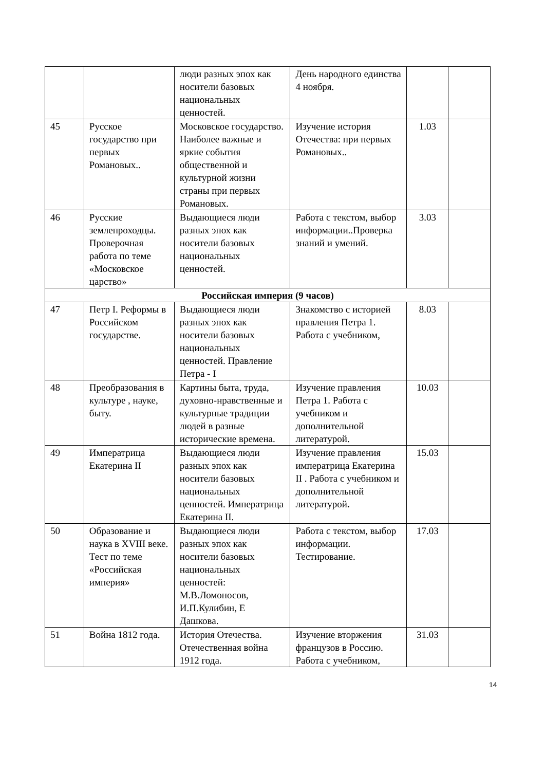| | | люди разных эпох как носители базовых национальных ценностей. | День народного единства 4 ноября. | | |
| 45 | Русское государство при первых Романовых.. | Московское государство. Наиболее важные и яркие события общественной и культурной жизни страны при первых Романовых. | Изучение история Отечества: при первых Романовых.. | 1.03 | |
| 46 | Русские землепроходцы. Проверочная работа по теме «Московское царство» | Выдающиеся люди разных эпох как носители базовых национальных ценностей. | Работа с текстом, выбор информации..Проверка знаний и умений. | 3.03 | |
| Российская империя (9 часов) | | | | | |
| 47 | Петр I. Реформы в Российском государстве. | Выдающиеся люди разных эпох как носители базовых национальных ценностей. Правление Петра - I | Знакомство с историей правления Петра 1. Работа с учебником, | 8.03 | |
| 48 | Преобразования в культуре , науке, быту. | Картины быта, труда, духовно-нравственные и культурные традиции людей в разные исторические времена. | Изучение правления Петра 1. Работа с учебником и дополнительной литературой. | 10.03 | |
| 49 | Императрица Екатерина II | Выдающиеся люди разных эпох как носители базовых национальных ценностей. Императрица Екатерина II. | Изучение правления императрица Екатерина II . Работа с учебником и дополнительной литературой . | 15.03 | |
| 50 | Образование и наука в XVIII веке. Тест по теме «Российская империя» | Выдающиеся люди разных эпох как носители базовых национальных ценностей: М.В.Ломоносов, И.П.Кулибин, Е Дашкова. | Работа с текстом, выбор информации. Тестирование. | 17.03 | |
| 51 | Война 1812 года. | История Отечества. Отечественная война 1912 года. | Изучение вторжения французов в Россию. Работа с учебником, | 31.03 | |
14